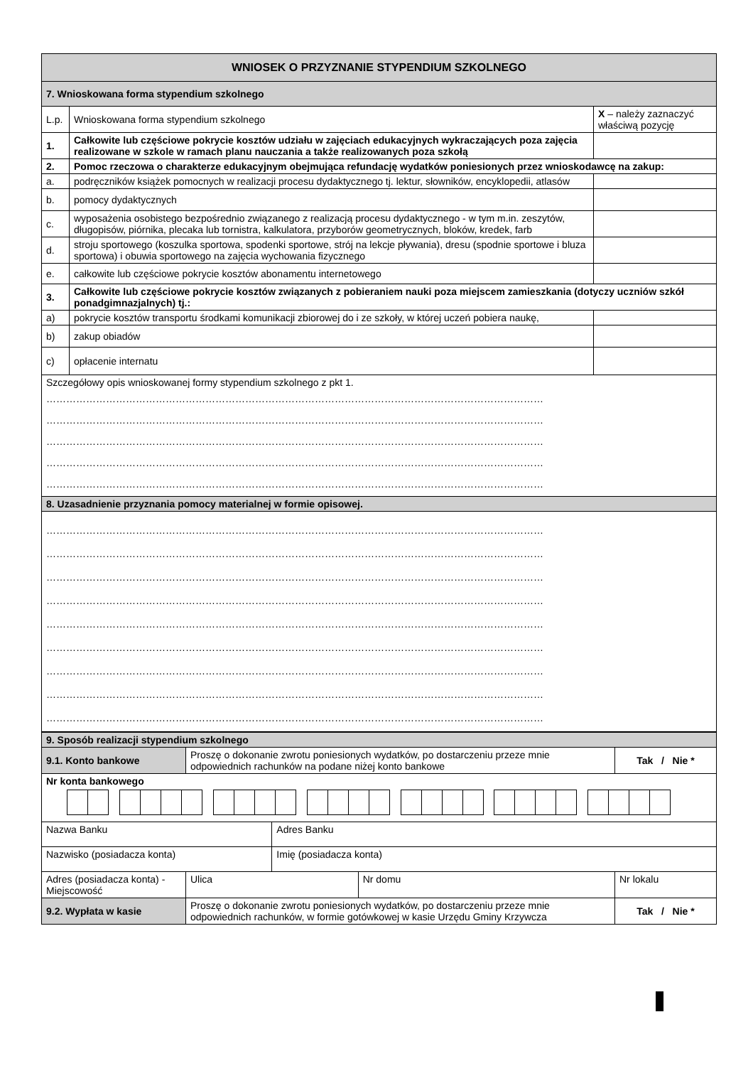| WNIOSEK O PRZYZNANIE STYPENDIUM SZKOLNEGO | | |
| --- | --- | --- |
| 7. Wnioskowana forma stypendium szkolnego | | |
| L.p. | Wnioskowana forma stypendium szkolnego | X – należy zaznaczyć właściwą pozycję |
| 1. | Całkowite lub częściowe pokrycie kosztów udziału w zajęciach edukacyjnych wykraczających poza zajęcia realizowane w szkole w ramach planu nauczania a także realizowanych poza szkołą | |
| 2. | Pomoc rzeczowa o charakterze edukacyjnym obejmująca refundację wydatków poniesionych przez wnioskodawcę na zakup: | |
| a. | podręczników książek pomocnych w realizacji procesu dydaktycznego tj. lektur, słowników, encyklopedii, atlasów | |
| b. | pomocy dydaktycznych | |
| c. | wyposażenia osobistego bezpośrednio związanego z realizacją procesu dydaktycznego - w tym m.in. zeszytów, długopisów, piórnika, plecaka lub tornistra, kalkulatora, przyborów geometrycznych, bloków, kredek, farb | |
| d. | stroju sportowego (koszulka sportowa, spodenki sportowe, strój na lekcje pływania), dresu (spodnie sportowe i bluza sportowa) i obuwia sportowego na zajęcia wychowania fizycznego | |
| e. | całkowite lub częściowe pokrycie kosztów abonamentu internetowego | |
| 3. | Całkowite lub częściowe pokrycie kosztów związanych z pobieraniem nauki poza miejscem zamieszkania (dotyczy uczniów szkół ponadgimnazjalnych) tj.: | |
| a) | pokrycie kosztów transportu środkami komunikacji zbiorowej do i ze szkoły, w której uczeń pobiera naukę, | |
| b) | zakup obiadów | |
| c) | opłacenie internatu | |
| Szczegółowy opis wnioskowanej formy stypendium szkolnego z pkt 1. …………………………………………………………………………………………………………………………………… …………………………………………………………………………………………………………………………………… …………………………………………………………………………………………………………………………………… …………………………………………………………………………………………………………………………………… …………………………………………………………………………………………………………………………………… | | |
| 8. Uzasadnienie przyznania pomocy materialnej w formie opisowej. | | |
| …………………………………………………………………………………………………………………………………… …………………………………………………………………………………………………………………………………… …………………………………………………………………………………………………………………………………… …………………………………………………………………………………………………………………………………… …………………………………………………………………………………………………………………………………… …………………………………………………………………………………………………………………………………… …………………………………………………………………………………………………………………………………… …………………………………………………………………………………………………………………………………… …………………………………………………………………………………………………………………………………… | | |
| 9. Sposób realizacji stypendium szkolnego | | | | |
| 9.1. Konto bankowe | Proszę o dokonanie zwrotu poniesionych wydatków, po dostarczeniu przeze mnie odpowiednich rachunków na podane niżej konto bankowe | | | Tak / Nie * |
| Nr konta bankowego | | | | |
| Nazwa Banku | | Adres Banku | | |
| Nazwisko (posiadacza konta) | | Imię (posiadacza konta) | | |
| Adres (posiadacza konta) - Miejscowość | Ulica | | Nr domu | Nr lokalu |
| 9.2. Wypłata w kasie | Proszę o dokonanie zwrotu poniesionych wydatków, po dostarczeniu przeze mnie odpowiednich rachunków, w formie gotówkowej w kasie Urzędu Gminy Krzywcza | | | Tak / Nie * |